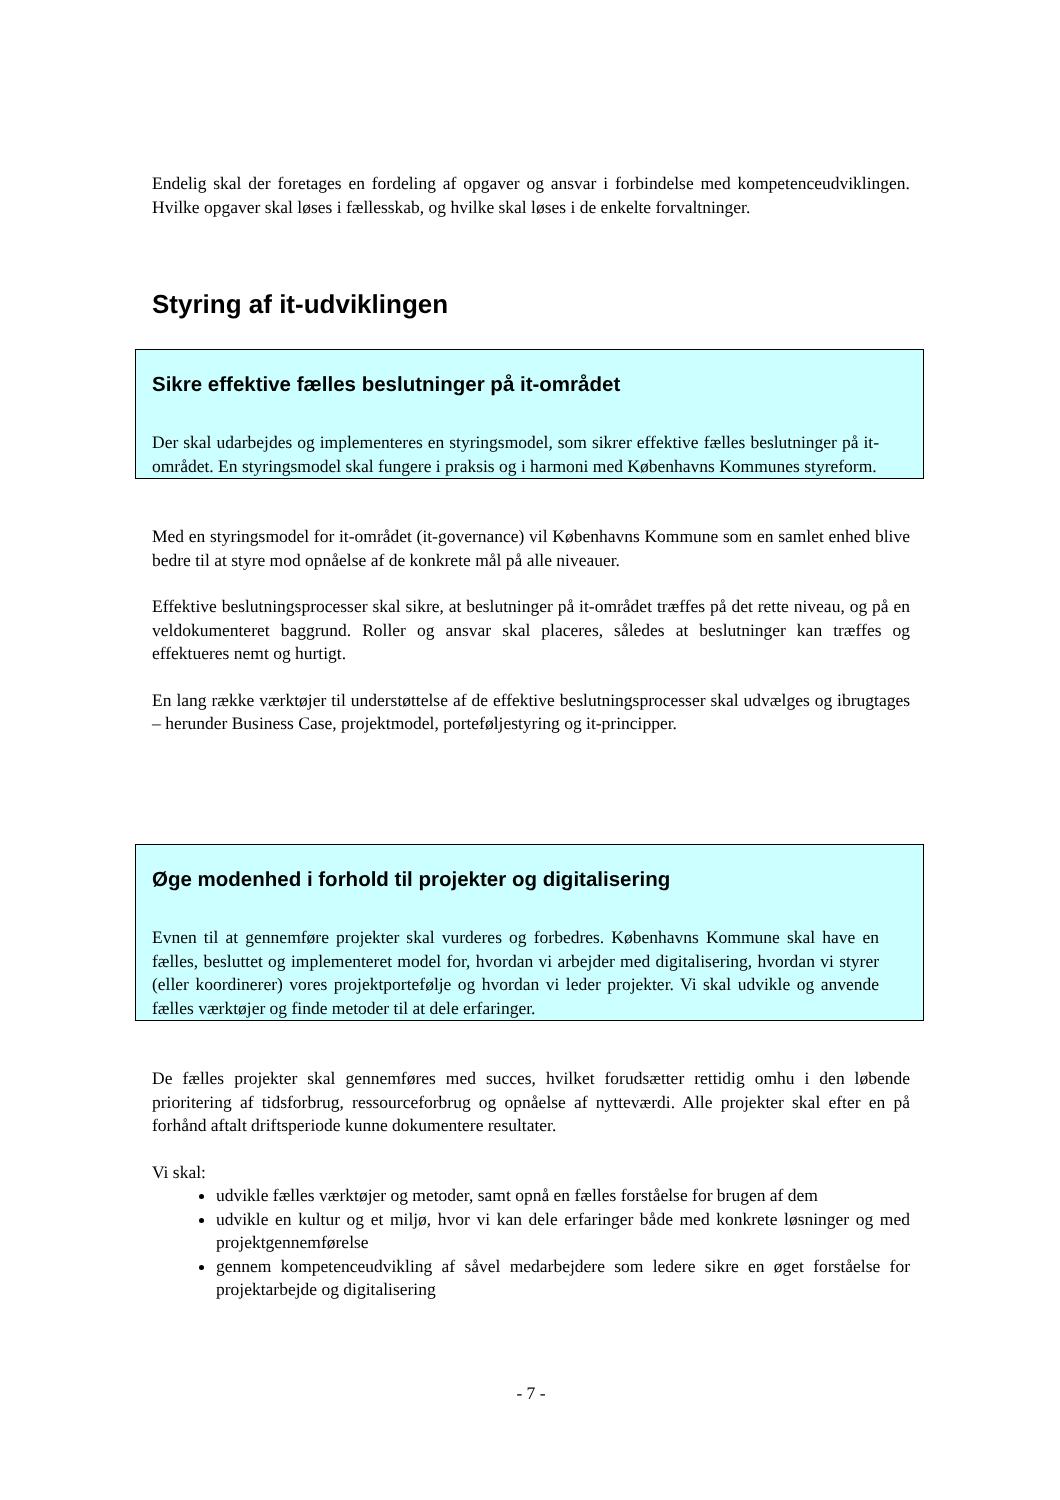Endelig skal der foretages en fordeling af opgaver og ansvar i forbindelse med kompetenceudviklingen. Hvilke opgaver skal løses i fællesskab, og hvilke skal løses i de enkelte forvaltninger.
Styring af it-udviklingen
Sikre effektive fælles beslutninger på it-området
Der skal udarbejdes og implementeres en styringsmodel, som sikrer effektive fælles beslutninger på it-området. En styringsmodel skal fungere i praksis og i harmoni med Københavns Kommunes styreform.
Med en styringsmodel for it-området (it-governance) vil Københavns Kommune som en samlet enhed blive bedre til at styre mod opnåelse af de konkrete mål på alle niveauer.
Effektive beslutningsprocesser skal sikre, at beslutninger på it-området træffes på det rette niveau, og på en veldokumenteret baggrund. Roller og ansvar skal placeres, således at beslutninger kan træffes og effektueres nemt og hurtigt.
En lang række værktøjer til understøttelse af de effektive beslutningsprocesser skal udvælges og ibrugtages – herunder Business Case, projektmodel, porteføljestyring og it-principper.
Øge modenhed i forhold til projekter og digitalisering
Evnen til at gennemføre projekter skal vurderes og forbedres. Københavns Kommune skal have en fælles, besluttet og implementeret model for, hvordan vi arbejder med digitalisering, hvordan vi styrer (eller koordinerer) vores projektportefølje og hvordan vi leder projekter. Vi skal udvikle og anvende fælles værktøjer og finde metoder til at dele erfaringer.
De fælles projekter skal gennemføres med succes, hvilket forudsætter rettidig omhu i den løbende prioritering af tidsforbrug, ressourceforbrug og opnåelse af nytteværdi. Alle projekter skal efter en på forhånd aftalt driftsperiode kunne dokumentere resultater.
Vi skal:
udvikle fælles værktøjer og metoder, samt opnå en fælles forståelse for brugen af dem
udvikle en kultur og et miljø, hvor vi kan dele erfaringer både med konkrete løsninger og med projektgennemførelse
gennem kompetenceudvikling af såvel medarbejdere som ledere sikre en øget forståelse for projektarbejde og digitalisering
- 7 -